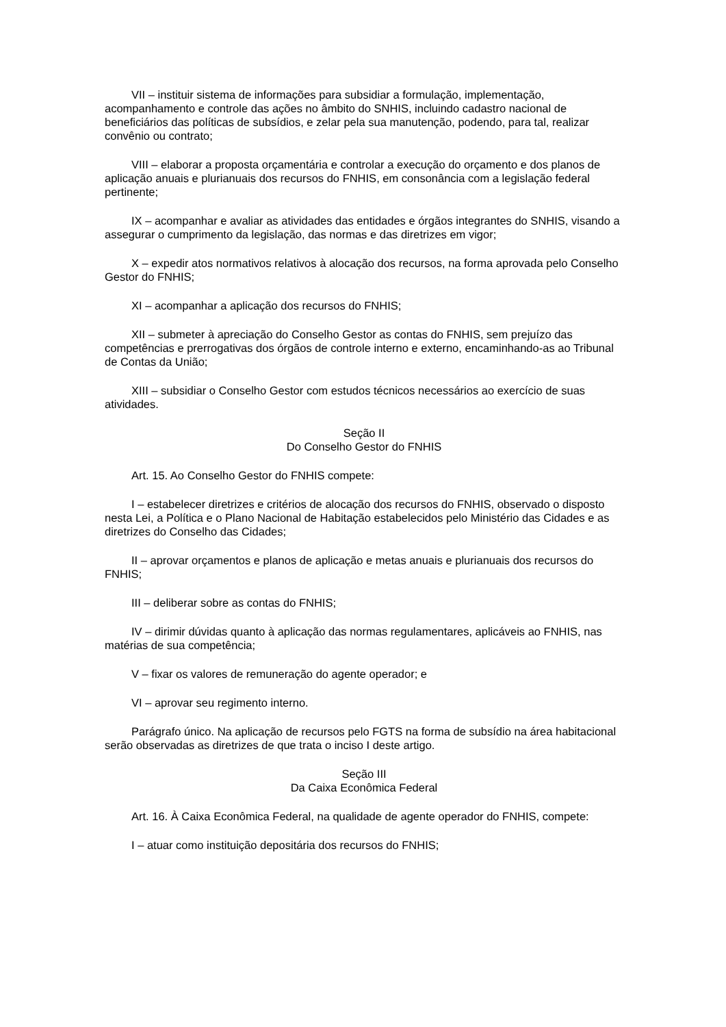VII – instituir sistema de informações para subsidiar a formulação, implementação, acompanhamento e controle das ações no âmbito do SNHIS, incluindo cadastro nacional de beneficiários das políticas de subsídios, e zelar pela sua manutenção, podendo, para tal, realizar convênio ou contrato;
VIII – elaborar a proposta orçamentária e controlar a execução do orçamento e dos planos de aplicação anuais e plurianuais dos recursos do FNHIS, em consonância com a legislação federal pertinente;
IX – acompanhar e avaliar as atividades das entidades e órgãos integrantes do SNHIS, visando a assegurar o cumprimento da legislação, das normas e das diretrizes em vigor;
X – expedir atos normativos relativos à alocação dos recursos, na forma aprovada pelo Conselho Gestor do FNHIS;
XI – acompanhar a aplicação dos recursos do FNHIS;
XII – submeter à apreciação do Conselho Gestor as contas do FNHIS, sem prejuízo das competências e prerrogativas dos órgãos de controle interno e externo, encaminhando-as ao Tribunal de Contas da União;
XIII – subsidiar o Conselho Gestor com estudos técnicos necessários ao exercício de suas atividades.
Seção II
Do Conselho Gestor do FNHIS
Art. 15. Ao Conselho Gestor do FNHIS compete:
I – estabelecer diretrizes e critérios de alocação dos recursos do FNHIS, observado o disposto nesta Lei, a Política e o Plano Nacional de Habitação estabelecidos pelo Ministério das Cidades e as diretrizes do Conselho das Cidades;
II – aprovar orçamentos e planos de aplicação e metas anuais e plurianuais dos recursos do FNHIS;
III – deliberar sobre as contas do FNHIS;
IV – dirimir dúvidas quanto à aplicação das normas regulamentares, aplicáveis ao FNHIS, nas matérias de sua competência;
V – fixar os valores de remuneração do agente operador; e
VI – aprovar seu regimento interno.
Parágrafo único. Na aplicação de recursos pelo FGTS na forma de subsídio na área habitacional serão observadas as diretrizes de que trata o inciso I deste artigo.
Seção III
Da Caixa Econômica Federal
Art. 16. À Caixa Econômica Federal, na qualidade de agente operador do FNHIS, compete:
I – atuar como instituição depositária dos recursos do FNHIS;